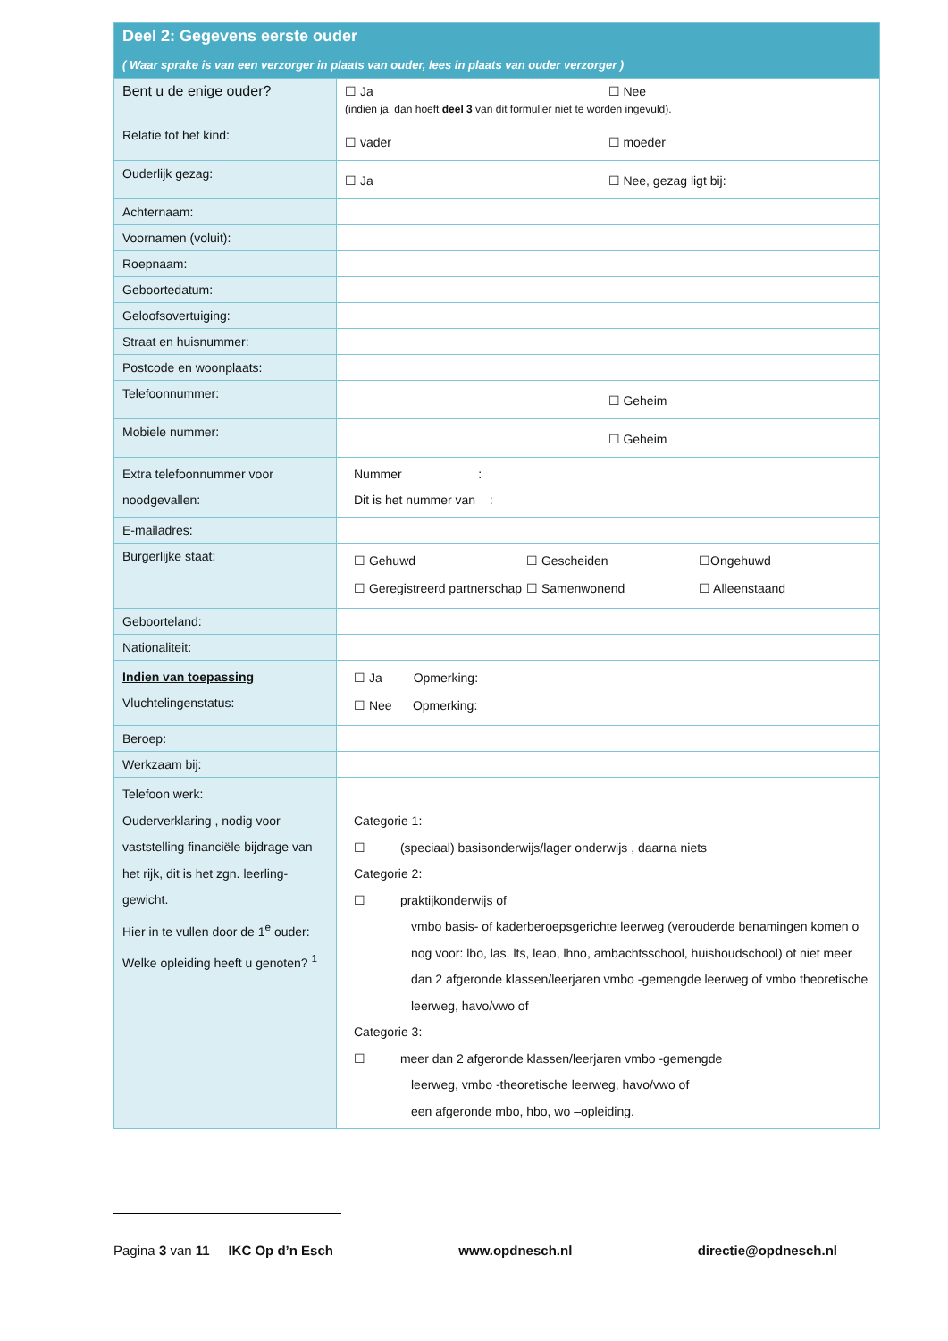| Deel 2: Gegevens eerste ouder ( Waar sprake is van een verzorger in plaats van ouder, lees in plaats van ouder verzorger ) | |
| Bent u de enige ouder? | ☐ Ja ☐ Nee (indien ja, dan hoeft deel 3 van dit formulier niet te worden ingevuld). |
| Relatie tot het kind: | ☐ vader ☐ moeder |
| Ouderlijk gezag: | ☐ Ja ☐ Nee, gezag ligt bij: |
| Achternaam: | |
| Voornamen (voluit): | |
| Roepnaam: | |
| Geboortedatum: | |
| Geloofsovertuiging: | |
| Straat en huisnummer: | |
| Postcode en woonplaats: | |
| Telefoonnummer: | ☐ Geheim |
| Mobiele nummer: | ☐ Geheim |
| Extra telefoonnummer voor noodgevallen: | Nummer : Dit is het nummer van : |
| E-mailadres: | |
| Burgerlijke staat: | ☐ Gehuwd ☐ Gescheiden ☐Ongehuwd ☐ Geregistreerd partnerschap ☐ Samenwonend ☐ Alleenstaand |
| Geboorteland: | |
| Nationaliteit: | |
| Indien van toepassing Vluchtelingenstatus: | ☐ Ja Opmerking: ☐ Nee Opmerking: |
| Beroep: | |
| Werkzaam bij: | |
| Telefoon werk: Ouderverklaring , nodig voor vaststelling financiële bijdrage van het rijk, dit is het zgn. leerling-gewicht. Hier in te vullen door de 1<sup>e</sup> ouder: Welke opleiding heeft u genoten? <sup>1</sup> | Categorie 1: ☐ (speciaal) basisonderwijs/lager onderwijs , daarna niets Categorie 2: ☐ praktijkonderwijs of vmbo basis- of kaderberoepsgerichte leerweg (verouderde benamingen komen o nog voor: lbo, las, lts, leao, lhno, ambachtsschool, huishoudschool) of niet meer dan 2 afgeronde klassen/leerjaren vmbo -gemengde leerweg of vmbo theoretische leerweg, havo/vwo of Categorie 3: ☐ meer dan 2 afgeronde klassen/leerjaren vmbo -gemengde leerweg, vmbo -theoretische leerweg, havo/vwo of een afgeronde mbo, hbo, wo –opleiding. |
Pagina 3 van 11 IKC Op d’n Esch www.opdnesch.nl directie@opdnesch.nl